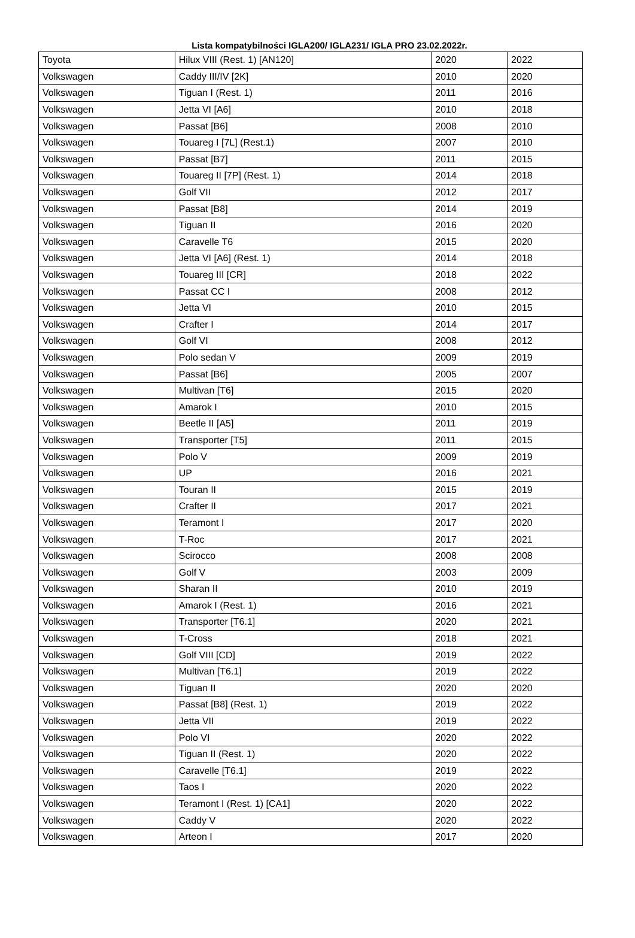Lista kompatybilności IGLA200/ IGLA231/ IGLA PRO 23.02.2022r.
| Toyota | Hilux VIII (Rest. 1) [AN120] | 2020 | 2022 |
| Volkswagen | Caddy III/IV [2K] | 2010 | 2020 |
| Volkswagen | Tiguan I (Rest. 1) | 2011 | 2016 |
| Volkswagen | Jetta VI [A6] | 2010 | 2018 |
| Volkswagen | Passat [B6] | 2008 | 2010 |
| Volkswagen | Touareg I [7L] (Rest.1) | 2007 | 2010 |
| Volkswagen | Passat [B7] | 2011 | 2015 |
| Volkswagen | Touareg II [7P] (Rest. 1) | 2014 | 2018 |
| Volkswagen | Golf VII | 2012 | 2017 |
| Volkswagen | Passat [B8] | 2014 | 2019 |
| Volkswagen | Tiguan II | 2016 | 2020 |
| Volkswagen | Caravelle T6 | 2015 | 2020 |
| Volkswagen | Jetta VI [A6] (Rest. 1) | 2014 | 2018 |
| Volkswagen | Touareg III [CR] | 2018 | 2022 |
| Volkswagen | Passat CC I | 2008 | 2012 |
| Volkswagen | Jetta VI | 2010 | 2015 |
| Volkswagen | Crafter I | 2014 | 2017 |
| Volkswagen | Golf VI | 2008 | 2012 |
| Volkswagen | Polo sedan V | 2009 | 2019 |
| Volkswagen | Passat [B6] | 2005 | 2007 |
| Volkswagen | Multivan [T6] | 2015 | 2020 |
| Volkswagen | Amarok I | 2010 | 2015 |
| Volkswagen | Beetle II [A5] | 2011 | 2019 |
| Volkswagen | Transporter [T5] | 2011 | 2015 |
| Volkswagen | Polo V | 2009 | 2019 |
| Volkswagen | UP | 2016 | 2021 |
| Volkswagen | Touran II | 2015 | 2019 |
| Volkswagen | Crafter II | 2017 | 2021 |
| Volkswagen | Teramont I | 2017 | 2020 |
| Volkswagen | T-Roc | 2017 | 2021 |
| Volkswagen | Scirocco | 2008 | 2008 |
| Volkswagen | Golf V | 2003 | 2009 |
| Volkswagen | Sharan II | 2010 | 2019 |
| Volkswagen | Amarok I (Rest. 1) | 2016 | 2021 |
| Volkswagen | Transporter [T6.1] | 2020 | 2021 |
| Volkswagen | T-Cross | 2018 | 2021 |
| Volkswagen | Golf VIII [CD] | 2019 | 2022 |
| Volkswagen | Multivan [T6.1] | 2019 | 2022 |
| Volkswagen | Tiguan II | 2020 | 2020 |
| Volkswagen | Passat [B8] (Rest. 1) | 2019 | 2022 |
| Volkswagen | Jetta VII | 2019 | 2022 |
| Volkswagen | Polo VI | 2020 | 2022 |
| Volkswagen | Tiguan II (Rest. 1) | 2020 | 2022 |
| Volkswagen | Caravelle [T6.1] | 2019 | 2022 |
| Volkswagen | Taos I | 2020 | 2022 |
| Volkswagen | Teramont I (Rest. 1) [CA1] | 2020 | 2022 |
| Volkswagen | Caddy V | 2020 | 2022 |
| Volkswagen | Arteon I | 2017 | 2020 |